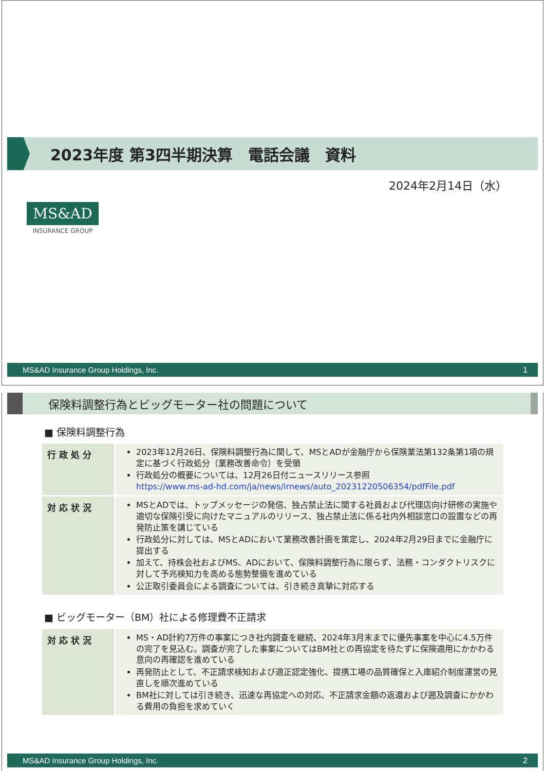2023年度 第3四半期決算　電話会議　資料
2024年2月14日（水）
MS&AD
INSURANCE GROUP
MS&AD Insurance Group Holdings, Inc. 1
保険料調整行為とビッグモーター社の問題について
■ 保険料調整行為
| 行政処分 | 2023年12月26日、保険料調整行為に関して、MSとADが金融庁から保険業法第132条第1項の規定に基づく行政処分（業務改善命令）を受領 行政処分の概要については、12月26日付ニュースリリース参照 https://www.ms-ad-hd.com/ja/news/irnews/auto_20231220506354/pdfFile.pdf |
| 対応状況 | MSとADでは、トップメッセージの発信、独占禁止法に関する社員および代理店向け研修の実施や適切な保険引受に向けたマニュアルのリリース、独占禁止法に係る社内外相談窓口の設置などの再発防止策を講じている 行政処分に対しては、MSとADにおいて業務改善計画を策定し、2024年2月29日までに金融庁に提出する 加えて、持株会社およびMS、ADにおいて、保険料調整行為に限らず、法務・コンダクトリスクに対して予兆検知力を高める態勢整備を進めている 公正取引委員会による調査については、引き続き真摯に対応する |
■ ビッグモーター（BM）社による修理費不正請求
| 対応状況 | MS・AD計約7万件の事案につき社内調査を継続、2024年3月末までに優先事案を中心に4.5万件の完了を見込む。調査が完了した事案についてはBM社との再協定を待たずに保険適用にかかわる意向の再確認を進めている 再発防止として、不正請求検知および適正認定強化、提携工場の品質確保と入庫紹介制度運営の見直しを順次進めている BM社に対しては引き続き、迅速な再協定への対応、不正請求金額の返還および遡及調査にかかわる費用の負担を求めていく |
MS&AD Insurance Group Holdings, Inc. 2